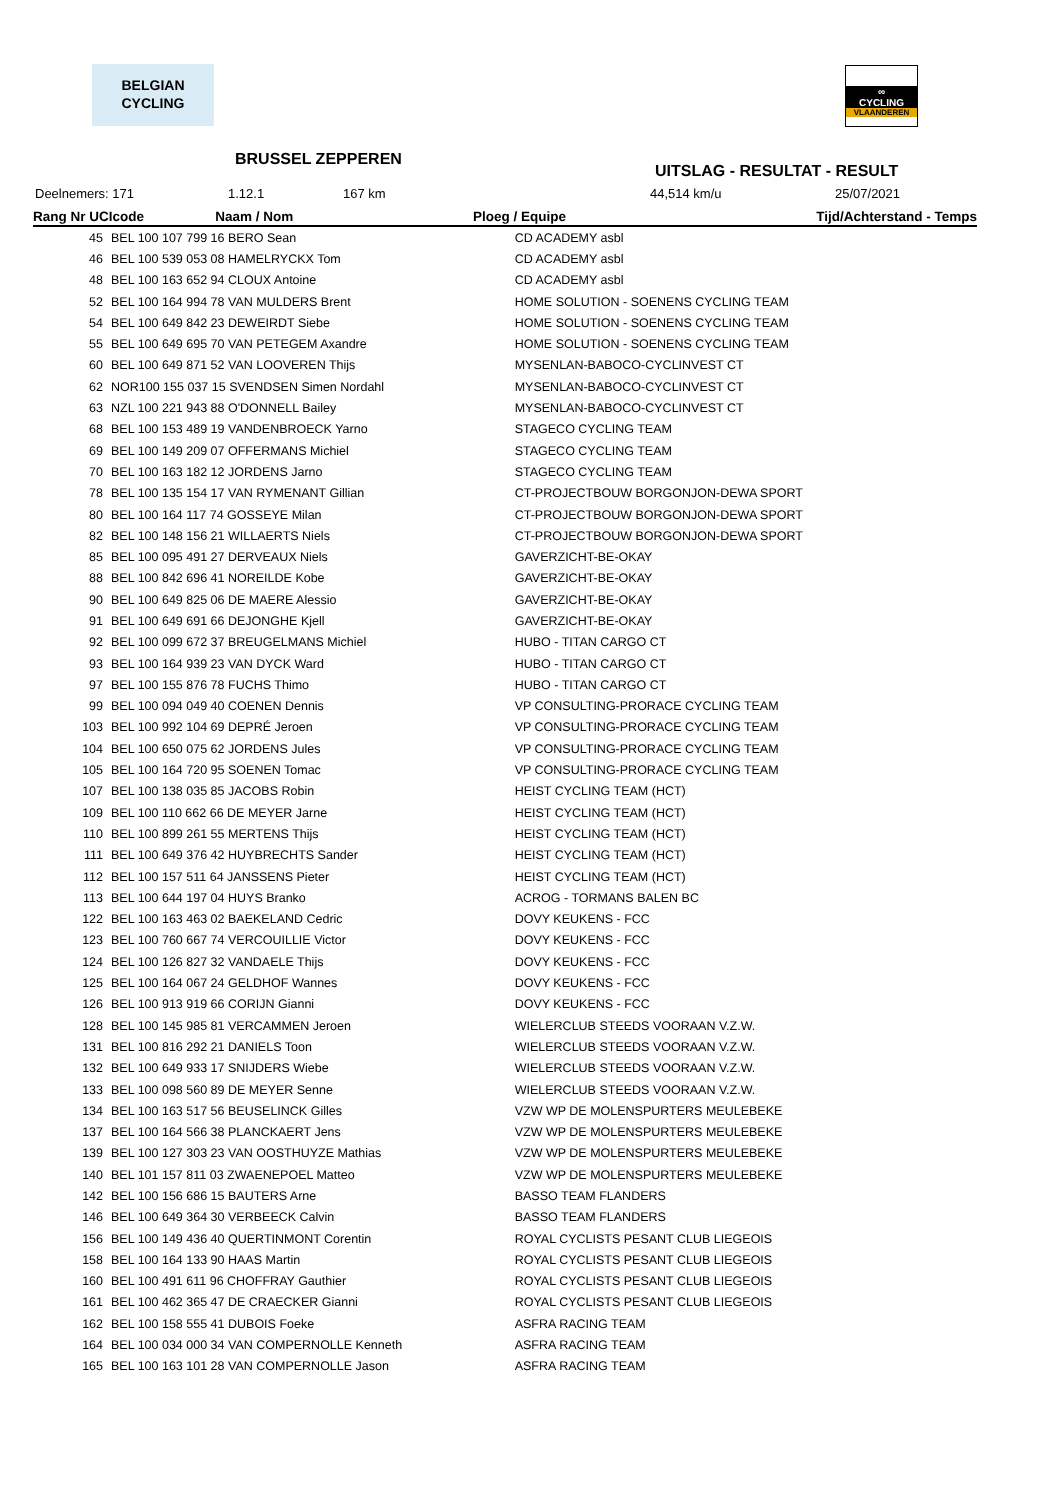BELGIAN
CYCLING
∞
CYCLING
VLAANDEREN
BRUSSEL ZEPPEREN
UITSLAG - RESULTAT - RESULT
Deelnemers: 171 1.12.1 167 km 44,514 km/u 25/07/2021
| Rang Nr UCIcode Naam / Nom | | Ploeg / Equipe | Tijd/Achterstand - Temps |
| --- | --- | --- | --- |
| 45 | BEL 100 107 799 16 BERO Sean | CD ACADEMY asbl | |
| 46 | BEL 100 539 053 08 HAMELRYCKX Tom | CD ACADEMY asbl | |
| 48 | BEL 100 163 652 94 CLOUX Antoine | CD ACADEMY asbl | |
| 52 | BEL 100 164 994 78 VAN MULDERS Brent | HOME SOLUTION - SOENENS CYCLING TEAM | |
| 54 | BEL 100 649 842 23 DEWEIRDT Siebe | HOME SOLUTION - SOENENS CYCLING TEAM | |
| 55 | BEL 100 649 695 70 VAN PETEGEM Axandre | HOME SOLUTION - SOENENS CYCLING TEAM | |
| 60 | BEL 100 649 871 52 VAN LOOVEREN Thijs | MYSENLAN-BABOCO-CYCLINVEST CT | |
| 62 | NOR100 155 037 15 SVENDSEN Simen Nordahl | MYSENLAN-BABOCO-CYCLINVEST CT | |
| 63 | NZL 100 221 943 88 O'DONNELL Bailey | MYSENLAN-BABOCO-CYCLINVEST CT | |
| 68 | BEL 100 153 489 19 VANDENBROECK Yarno | STAGECO CYCLING TEAM | |
| 69 | BEL 100 149 209 07 OFFERMANS Michiel | STAGECO CYCLING TEAM | |
| 70 | BEL 100 163 182 12 JORDENS Jarno | STAGECO CYCLING TEAM | |
| 78 | BEL 100 135 154 17 VAN RYMENANT Gillian | CT-PROJECTBOUW BORGONJON-DEWA SPORT | |
| 80 | BEL 100 164 117 74 GOSSEYE Milan | CT-PROJECTBOUW BORGONJON-DEWA SPORT | |
| 82 | BEL 100 148 156 21 WILLAERTS Niels | CT-PROJECTBOUW BORGONJON-DEWA SPORT | |
| 85 | BEL 100 095 491 27 DERVEAUX Niels | GAVERZICHT-BE-OKAY | |
| 88 | BEL 100 842 696 41 NOREILDE Kobe | GAVERZICHT-BE-OKAY | |
| 90 | BEL 100 649 825 06 DE MAERE Alessio | GAVERZICHT-BE-OKAY | |
| 91 | BEL 100 649 691 66 DEJONGHE Kjell | GAVERZICHT-BE-OKAY | |
| 92 | BEL 100 099 672 37 BREUGELMANS Michiel | HUBO - TITAN CARGO CT | |
| 93 | BEL 100 164 939 23 VAN DYCK Ward | HUBO - TITAN CARGO CT | |
| 97 | BEL 100 155 876 78 FUCHS Thimo | HUBO - TITAN CARGO CT | |
| 99 | BEL 100 094 049 40 COENEN Dennis | VP CONSULTING-PRORACE CYCLING TEAM | |
| 103 | BEL 100 992 104 69 DEPRÉ Jeroen | VP CONSULTING-PRORACE CYCLING TEAM | |
| 104 | BEL 100 650 075 62 JORDENS Jules | VP CONSULTING-PRORACE CYCLING TEAM | |
| 105 | BEL 100 164 720 95 SOENEN Tomac | VP CONSULTING-PRORACE CYCLING TEAM | |
| 107 | BEL 100 138 035 85 JACOBS Robin | HEIST CYCLING TEAM (HCT) | |
| 109 | BEL 100 110 662 66 DE MEYER Jarne | HEIST CYCLING TEAM (HCT) | |
| 110 | BEL 100 899 261 55 MERTENS Thijs | HEIST CYCLING TEAM (HCT) | |
| 111 | BEL 100 649 376 42 HUYBRECHTS Sander | HEIST CYCLING TEAM (HCT) | |
| 112 | BEL 100 157 511 64 JANSSENS Pieter | HEIST CYCLING TEAM (HCT) | |
| 113 | BEL 100 644 197 04 HUYS Branko | ACROG - TORMANS BALEN BC | |
| 122 | BEL 100 163 463 02 BAEKELAND Cedric | DOVY KEUKENS - FCC | |
| 123 | BEL 100 760 667 74 VERCOUILLIE Victor | DOVY KEUKENS - FCC | |
| 124 | BEL 100 126 827 32 VANDAELE Thijs | DOVY KEUKENS - FCC | |
| 125 | BEL 100 164 067 24 GELDHOF Wannes | DOVY KEUKENS - FCC | |
| 126 | BEL 100 913 919 66 CORIJN Gianni | DOVY KEUKENS - FCC | |
| 128 | BEL 100 145 985 81 VERCAMMEN Jeroen | WIELERCLUB STEEDS VOORAAN V.Z.W. | |
| 131 | BEL 100 816 292 21 DANIELS Toon | WIELERCLUB STEEDS VOORAAN V.Z.W. | |
| 132 | BEL 100 649 933 17 SNIJDERS Wiebe | WIELERCLUB STEEDS VOORAAN V.Z.W. | |
| 133 | BEL 100 098 560 89 DE MEYER Senne | WIELERCLUB STEEDS VOORAAN V.Z.W. | |
| 134 | BEL 100 163 517 56 BEUSELINCK Gilles | VZW WP DE MOLENSPURTERS MEULEBEKE | |
| 137 | BEL 100 164 566 38 PLANCKAERT Jens | VZW WP DE MOLENSPURTERS MEULEBEKE | |
| 139 | BEL 100 127 303 23 VAN OOSTHUYZE Mathias | VZW WP DE MOLENSPURTERS MEULEBEKE | |
| 140 | BEL 101 157 811 03 ZWAENEPOEL Matteo | VZW WP DE MOLENSPURTERS MEULEBEKE | |
| 142 | BEL 100 156 686 15 BAUTERS Arne | BASSO TEAM FLANDERS | |
| 146 | BEL 100 649 364 30 VERBEECK Calvin | BASSO TEAM FLANDERS | |
| 156 | BEL 100 149 436 40 QUERTINMONT Corentin | ROYAL CYCLISTS PESANT CLUB LIEGEOIS | |
| 158 | BEL 100 164 133 90 HAAS Martin | ROYAL CYCLISTS PESANT CLUB LIEGEOIS | |
| 160 | BEL 100 491 611 96 CHOFFRAY Gauthier | ROYAL CYCLISTS PESANT CLUB LIEGEOIS | |
| 161 | BEL 100 462 365 47 DE CRAECKER Gianni | ROYAL CYCLISTS PESANT CLUB LIEGEOIS | |
| 162 | BEL 100 158 555 41 DUBOIS Foeke | ASFRA RACING TEAM | |
| 164 | BEL 100 034 000 34 VAN COMPERNOLLE Kenneth | ASFRA RACING TEAM | |
| 165 | BEL 100 163 101 28 VAN COMPERNOLLE Jason | ASFRA RACING TEAM | |